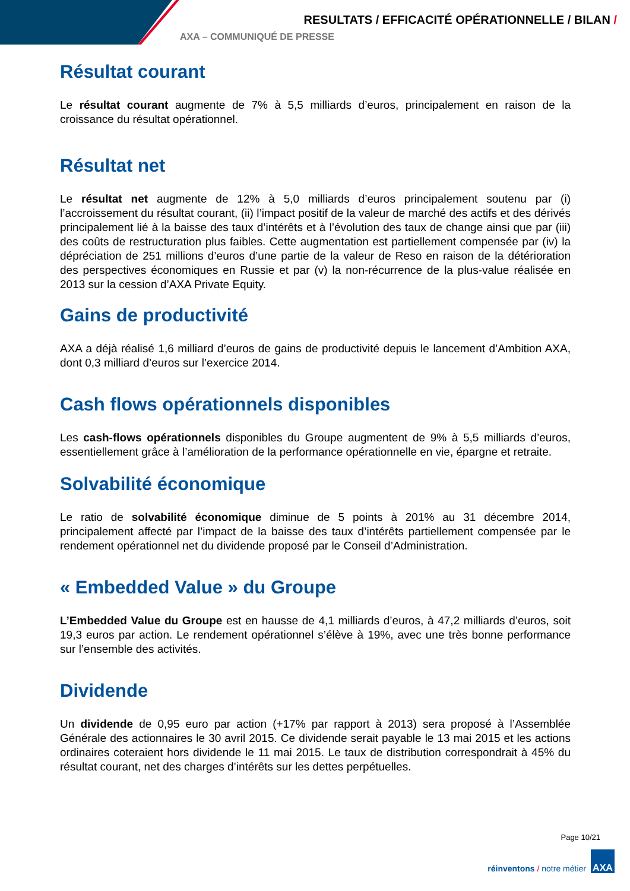RESULTATS / EFFICACITÉ OPÉRATIONNELLE / BILAN /
AXA – COMMUNIQUÉ DE PRESSE
Résultat courant
Le résultat courant augmente de 7% à 5,5 milliards d’euros, principalement en raison de la croissance du résultat opérationnel.
Résultat net
Le résultat net augmente de 12% à 5,0 milliards d’euros principalement soutenu par (i) l’accroissement du résultat courant, (ii) l’impact positif de la valeur de marché des actifs et des dérivés principalement lié à la baisse des taux d’intérêts et à l’évolution des taux de change ainsi que par (iii) des coûts de restructuration plus faibles. Cette augmentation est partiellement compensée par (iv) la dépréciation de 251 millions d’euros d’une partie de la valeur de Reso en raison de la détérioration des perspectives économiques en Russie et par (v) la non-récurrence de la plus-value réalisée en 2013 sur la cession d’AXA Private Equity.
Gains de productivité
AXA a déjà réalisé 1,6 milliard d’euros de gains de productivité depuis le lancement d’Ambition AXA, dont 0,3 milliard d’euros sur l’exercice 2014.
Cash flows opérationnels disponibles
Les cash-flows opérationnels disponibles du Groupe augmentent de 9% à 5,5 milliards d’euros, essentiellement grâce à l’amélioration de la performance opérationnelle en vie, épargne et retraite.
Solvabilité économique
Le ratio de solvabilité économique diminue de 5 points à 201% au 31 décembre 2014, principalement affecté par l’impact de la baisse des taux d’intérêts partiellement compensée par le rendement opérationnel net du dividende proposé par le Conseil d’Administration.
« Embedded Value » du Groupe
L’Embedded Value du Groupe est en hausse de 4,1 milliards d’euros, à 47,2 milliards d’euros, soit 19,3 euros par action. Le rendement opérationnel s’élève à 19%, avec une très bonne performance sur l’ensemble des activités.
Dividende
Un dividende de 0,95 euro par action (+17% par rapport à 2013) sera proposé à l’Assemblée Générale des actionnaires le 30 avril 2015. Ce dividende serait payable le 13 mai 2015 et les actions ordinaires coteraient hors dividende le 11 mai 2015. Le taux de distribution correspondrait à 45% du résultat courant, net des charges d’intérêts sur les dettes perpétuelles.
Page 10/21
réinventons / notre métier
AXA